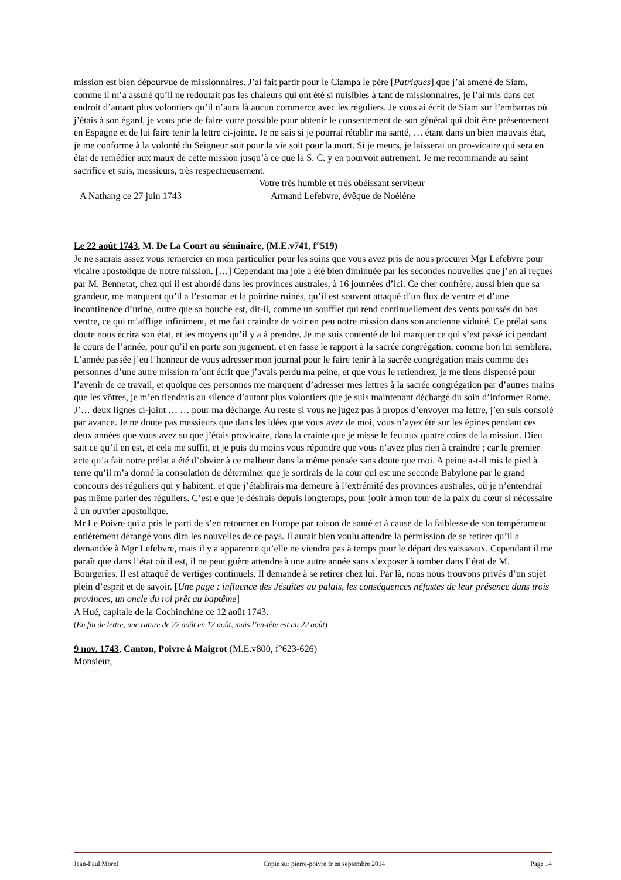mission est bien dépourvue de missionnaires. J’ai fait partir pour le Ciampa le père [Patriques] que j’ai amené de Siam, comme il m’a assuré qu’il ne redoutait pas les chaleurs qui ont été si nuisibles à tant de missionnaires, je l’ai mis dans cet endroit d’autant plus volontiers qu’il n’aura là aucun commerce avec les réguliers. Je vous ai écrit de Siam sur l’embarras où j’étais à son égard, je vous prie de faire votre possible pour obtenir le consentement de son général qui doit être présentement en Espagne et de lui faire tenir la lettre ci-jointe. Je ne sais si je pourrai rétablir ma santé, … étant dans un bien mauvais état, je me conforme à la volonté du Seigneur soit pour la vie soit pour la mort. Si je meurs, je laisserai un pro-vicaire qui sera en état de remédier aux maux de cette mission jusqu’à ce que la S. C. y en pourvoit autrement. Je me recommande au saint sacrifice et suis, messieurs, très respectueusement.
Votre très humble et très obéissant serviteur
A Nathang ce 27 juin 1743 Armand Lefebvre, évêque de Noéléne
Le 22 août 1743, M. De La Court au séminaire, (M.E.v741, f°519)
Je ne saurais assez vous remercier en mon particulier pour les soins que vous avez pris de nous procurer Mgr Lefebvre pour vicaire apostolique de notre mission. […] Cependant ma joie a été bien diminuée par les secondes nouvelles que j’en ai reçues par M. Bennetat, chez qui il est abordé dans les provinces australes, à 16 journées d’ici. Ce cher confrère, aussi bien que sa grandeur, me marquent qu’il a l’estomac et la poitrine ruinés, qu’il est souvent attaqué d’un flux de ventre et d’une incontinence d’urine, outre que sa bouche est, dit-il, comme un soufflet qui rend continuellement des vents poussés du bas ventre, ce qui m’afflige infiniment, et me fait craindre de voir en peu notre mission dans son ancienne viduité. Ce prélat sans doute nous écrira son état, et les moyens qu’il y a à prendre. Je me suis contenté de lui marquer ce qui s’est passé ici pendant le cours de l’année, pour qu’il en porte son jugement, et en fasse le rapport à la sacrée congrégation, comme bon lui semblera. L’année passée j’eu l’honneur de vous adresser mon journal pour le faire tenir à la sacrée congrégation mais comme des personnes d’une autre mission m’ont écrit que j’avais perdu ma peine, et que vous le retiendrez, je me tiens dispensé pour l’avenir de ce travail, et quoique ces personnes me marquent d’adresser mes lettres à la sacrée congrégation par d’autres mains que les vôtres, je m’en tiendrais au silence d’autant plus volontiers que je suis maintenant déchargé du soin d’informer Rome. J’… deux lignes ci-joint … … pour ma décharge. Au reste si vous ne jugez pas à propos d’envoyer ma lettre, j’en suis consolé par avance. Je ne doute pas messieurs que dans les idées que vous avez de moi, vous n’ayez été sur les épines pendant ces deux années que vous avez su que j’étais provicaire, dans la crainte que je misse le feu aux quatre coins de la mission. Dieu sait ce qu’il en est, et cela me suffit, et je puis du moins vous répondre que vous n’avez plus rien à craindre ; car le premier acte qu’a fait notre prélat a été d’obvier à ce malheur dans la même pensée sans doute que moi. A peine a-t-il mis le pied à terre qu’il m’a donné la consolation de déterminer que je sortirais de la cour qui est une seconde Babylone par le grand concours des réguliers qui y habitent, et que j’établirais ma demeure à l’extrémité des provinces australes, où je n’entendrai pas même parler des réguliers. C’est e que je désirais depuis longtemps, pour jouir à mon tour de la paix du cœur si nécessaire à un ouvrier apostolique.
Mr Le Poivre qui a pris le parti de s’en retourner en Europe par raison de santé et à cause de la faiblesse de son tempérament entièrement dérangé vous dira les nouvelles de ce pays. Il aurait bien voulu attendre la permission de se retirer qu’il a demandée à Mgr Lefebvre, mais il y a apparence qu’elle ne viendra pas à temps pour le départ des vaisseaux. Cependant il me paraît que dans l’état où il est, il ne peut guère attendre à une autre année sans s’exposer à tomber dans l’état de M. Bourgeries. Il est attaqué de vertiges continuels. Il demande à se retirer chez lui. Par là, nous nous trouvons privés d’un sujet plein d’esprit et de savoir. [Une page : influence des Jésuites au palais, les conséquences néfastes de leur présence dans trois provinces, un oncle du roi prêt au baptême]
A Hué, capitale de la Cochinchine ce 12 août 1743.
(En fin de lettre, une rature de 22 août en 12 août, mais l’en-tête est au 22 août)
9 nov. 1743, Canton, Poivre à Maigrot (M.E.v800, f°623-626)
Monsieur,
Jean-Paul Morel Copie sur pierre-poivre.fr en septembre 2014 Page 14